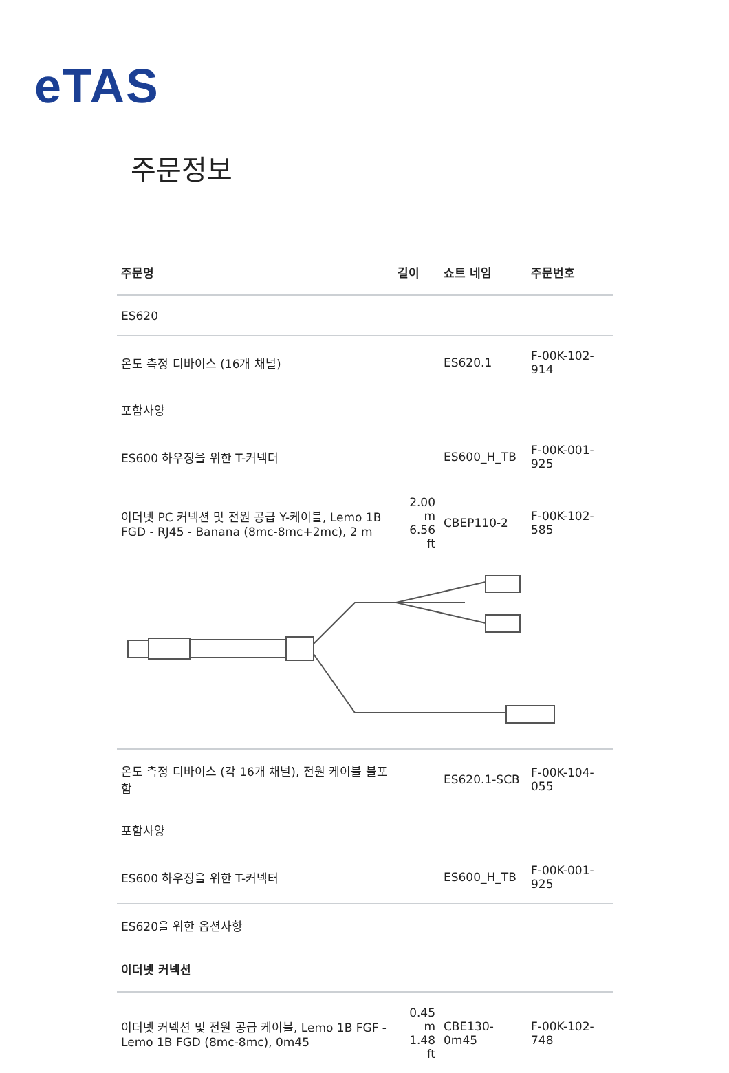eTAS
주문정보
| 주문명 | 길이 | 쇼트 네임 | 주문번호 |
| --- | --- | --- | --- |
| ES620 | | | |
| 온도 측정 디바이스 (16개 채널) | | ES620.1 | F-00K-102-914 |
| 포함사양 | | | |
| ES600 하우징을 위한 T-커넥터 | | ES600_H_TB | F-00K-001-925 |
| 이더넷 PC 커넥션 및 전원 공급 Y-케이블, Lemo 1B FGD - RJ45 - Banana (8mc-8mc+2mc), 2 m | 2.00 m 6.56 ft | CBEP110-2 | F-00K-102-585 |
| 온도 측정 디바이스 (각 16개 채널), 전원 케이블 불포함 | | ES620.1-SCB | F-00K-104-055 |
| 포함사양 | | | |
| ES600 하우징을 위한 T-커넥터 | | ES600_H_TB | F-00K-001-925 |
| ES620을 위한 옵션사항 | | | |
| 이더넷 커넥션 | | | |
| 이더넷 커넥션 및 전원 공급 케이블, Lemo 1B FGF - Lemo 1B FGD (8mc-8mc), 0m45 | 0.45 m 1.48 ft | CBE130-0m45 | F-00K-102-748 |